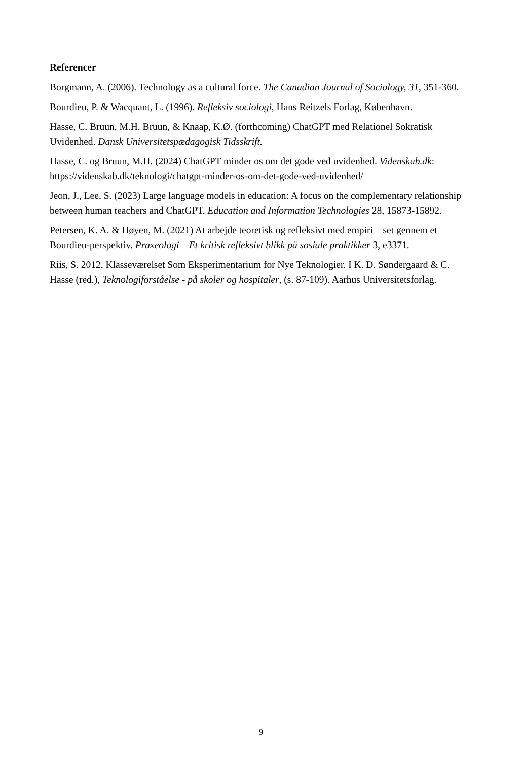Referencer
Borgmann, A. (2006). Technology as a cultural force. The Canadian Journal of Sociology, 31, 351-360.
Bourdieu, P. & Wacquant, L. (1996). Refleksiv sociologi, Hans Reitzels Forlag, København.
Hasse, C. Bruun, M.H. Bruun, & Knaap, K.Ø. (forthcoming) ChatGPT med Relationel Sokratisk Uvidenhed. Dansk Universitetspædagogisk Tidsskrift.
Hasse, C. og Bruun, M.H. (2024) ChatGPT minder os om det gode ved uvidenhed. Videnskab.dk: https://videnskab.dk/teknologi/chatgpt-minder-os-om-det-gode-ved-uvidenhed/
Jeon, J., Lee, S. (2023) Large language models in education: A focus on the complementary relationship between human teachers and ChatGPT. Education and Information Technologies 28, 15873-15892.
Petersen, K. A. & Høyen, M. (2021) At arbejde teoretisk og refleksivt med empiri – set gennem et Bourdieu-perspektiv. Praxeologi – Et kritisk refleksivt blikk på sosiale praktikker 3, e3371.
Riis, S. 2012. Klasseværelset Som Eksperimentarium for Nye Teknologier. I K. D. Søndergaard & C. Hasse (red.), Teknologiforståelse - på skoler og hospitaler, (s. 87-109). Aarhus Universitetsforlag.
9